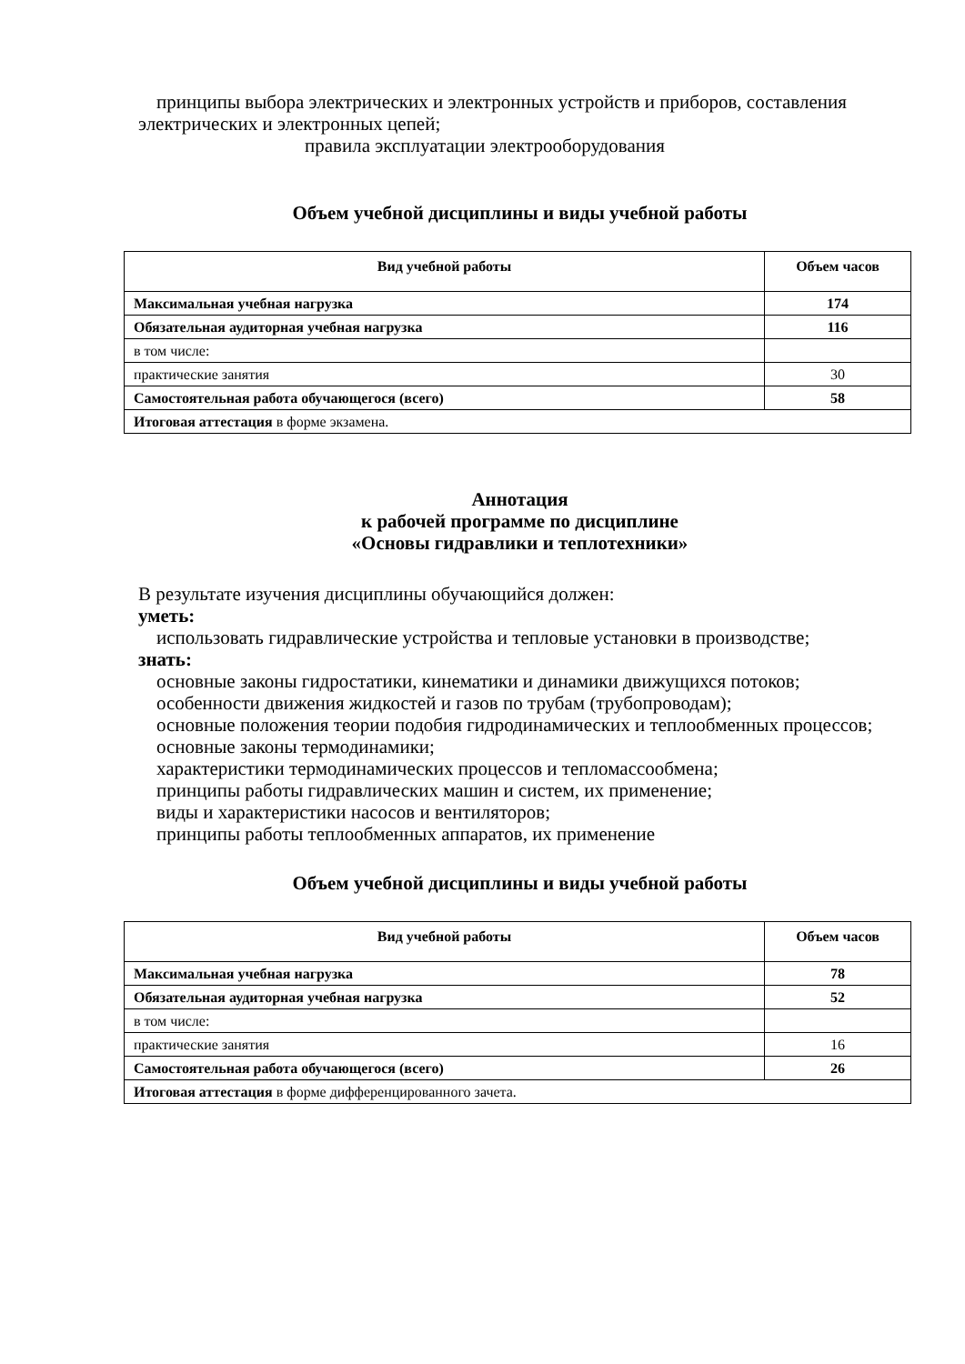принципы выбора электрических и электронных устройств и приборов, составления электрических и электронных цепей;
правила эксплуатации электрооборудования
Объем учебной дисциплины и виды учебной работы
| Вид учебной работы | Объем часов |
| --- | --- |
| Максимальная учебная нагрузка | 174 |
| Обязательная аудиторная учебная нагрузка | 116 |
| в том числе: | |
| практические занятия | 30 |
| Самостоятельная работа обучающегося (всего) | 58 |
| Итоговая аттестация в форме экзамена. | |
Аннотация
к рабочей программе по дисциплине
«Основы гидравлики и теплотехники»
В результате изучения дисциплины обучающийся должен:
уметь:
использовать гидравлические устройства и тепловые установки в производстве;
знать:
основные законы гидростатики, кинематики и динамики движущихся потоков;
особенности движения жидкостей и газов по трубам (трубопроводам);
основные положения теории подобия гидродинамических и теплообменных процессов;
основные законы термодинамики;
характеристики термодинамических процессов и тепломассообмена;
принципы работы гидравлических машин и систем, их применение;
виды и характеристики насосов и вентиляторов;
принципы работы теплообменных аппаратов, их применение
Объем учебной дисциплины и виды учебной работы
| Вид учебной работы | Объем часов |
| --- | --- |
| Максимальная учебная нагрузка | 78 |
| Обязательная аудиторная учебная нагрузка | 52 |
| в том числе: | |
| практические занятия | 16 |
| Самостоятельная работа обучающегося (всего) | 26 |
| Итоговая аттестация в форме дифференцированного зачета. | |